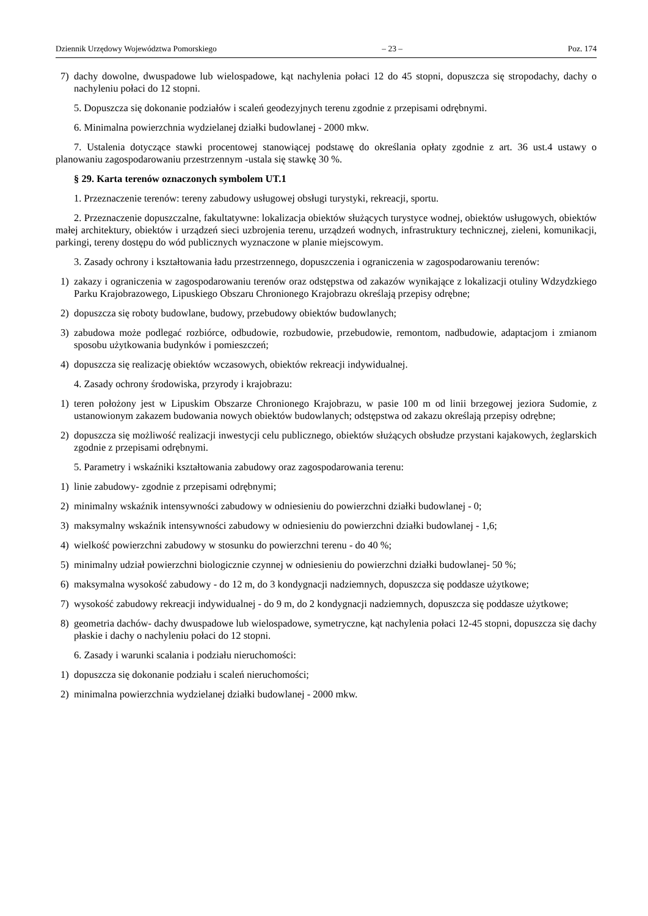Dziennik Urzędowy Województwa Pomorskiego – 23 – Poz. 174
7) dachy dowolne, dwuspadowe lub wielospadowe, kąt nachylenia połaci 12 do 45 stopni, dopuszcza się stropodachy, dachy o nachyleniu połaci do 12 stopni.
5. Dopuszcza się dokonanie podziałów i scaleń geodezyjnych terenu zgodnie z przepisami odrębnymi.
6. Minimalna powierzchnia wydzielanej działki budowlanej - 2000 mkw.
7. Ustalenia dotyczące stawki procentowej stanowiącej podstawę do określania opłaty zgodnie z art. 36 ust.4 ustawy o planowaniu zagospodarowaniu przestrzennym -ustala się stawkę 30 %.
§ 29. Karta terenów oznaczonych symbolem UT.1
1. Przeznaczenie terenów: tereny zabudowy usługowej obsługi turystyki, rekreacji, sportu.
2. Przeznaczenie dopuszczalne, fakultatywne: lokalizacja obiektów służących turystyce wodnej, obiektów usługowych, obiektów małej architektury, obiektów i urządzeń sieci uzbrojenia terenu, urządzeń wodnych, infrastruktury technicznej, zieleni, komunikacji, parkingi, tereny dostępu do wód publicznych wyznaczone w planie miejscowym.
3. Zasady ochrony i kształtowania ładu przestrzennego, dopuszczenia i ograniczenia w zagospodarowaniu terenów:
1) zakazy i ograniczenia w zagospodarowaniu terenów oraz odstępstwa od zakazów wynikające z lokalizacji otuliny Wdzydzkiego Parku Krajobrazowego, Lipuskiego Obszaru Chronionego Krajobrazu określają przepisy odrębne;
2) dopuszcza się roboty budowlane, budowy, przebudowy obiektów budowlanych;
3) zabudowa może podlegać rozbiórce, odbudowie, rozbudowie, przebudowie, remontom, nadbudowie, adaptacjom i zmianom sposobu użytkowania budynków i pomieszczeń;
4) dopuszcza się realizację obiektów wczasowych, obiektów rekreacji indywidualnej.
4. Zasady ochrony środowiska, przyrody i krajobrazu:
1) teren położony jest w Lipuskim Obszarze Chronionego Krajobrazu, w pasie 100 m od linii brzegowej jeziora Sudomie, z ustanowionym zakazem budowania nowych obiektów budowlanych; odstępstwa od zakazu określają przepisy odrębne;
2) dopuszcza się możliwość realizacji inwestycji celu publicznego, obiektów służących obsłudze przystani kajakowych, żeglarskich zgodnie z przepisami odrębnymi.
5. Parametry i wskaźniki kształtowania zabudowy oraz zagospodarowania terenu:
1) linie zabudowy- zgodnie z przepisami odrębnymi;
2) minimalny wskaźnik intensywności zabudowy w odniesieniu do powierzchni działki budowlanej - 0;
3) maksymalny wskaźnik intensywności zabudowy w odniesieniu do powierzchni działki budowlanej - 1,6;
4) wielkość powierzchni zabudowy w stosunku do powierzchni terenu - do 40 %;
5) minimalny udział powierzchni biologicznie czynnej w odniesieniu do powierzchni działki budowlanej- 50 %;
6) maksymalna wysokość zabudowy - do 12 m, do 3 kondygnacji nadziemnych, dopuszcza się poddasze użytkowe;
7) wysokość zabudowy rekreacji indywidualnej - do 9 m, do 2 kondygnacji nadziemnych, dopuszcza się poddasze użytkowe;
8) geometria dachów- dachy dwuspadowe lub wielospadowe, symetryczne, kąt nachylenia połaci 12-45 stopni, dopuszcza się dachy płaskie i dachy o nachyleniu połaci do 12 stopni.
6. Zasady i warunki scalania i podziału nieruchomości:
1) dopuszcza się dokonanie podziału i scaleń nieruchomości;
2) minimalna powierzchnia wydzielanej działki budowlanej - 2000 mkw.